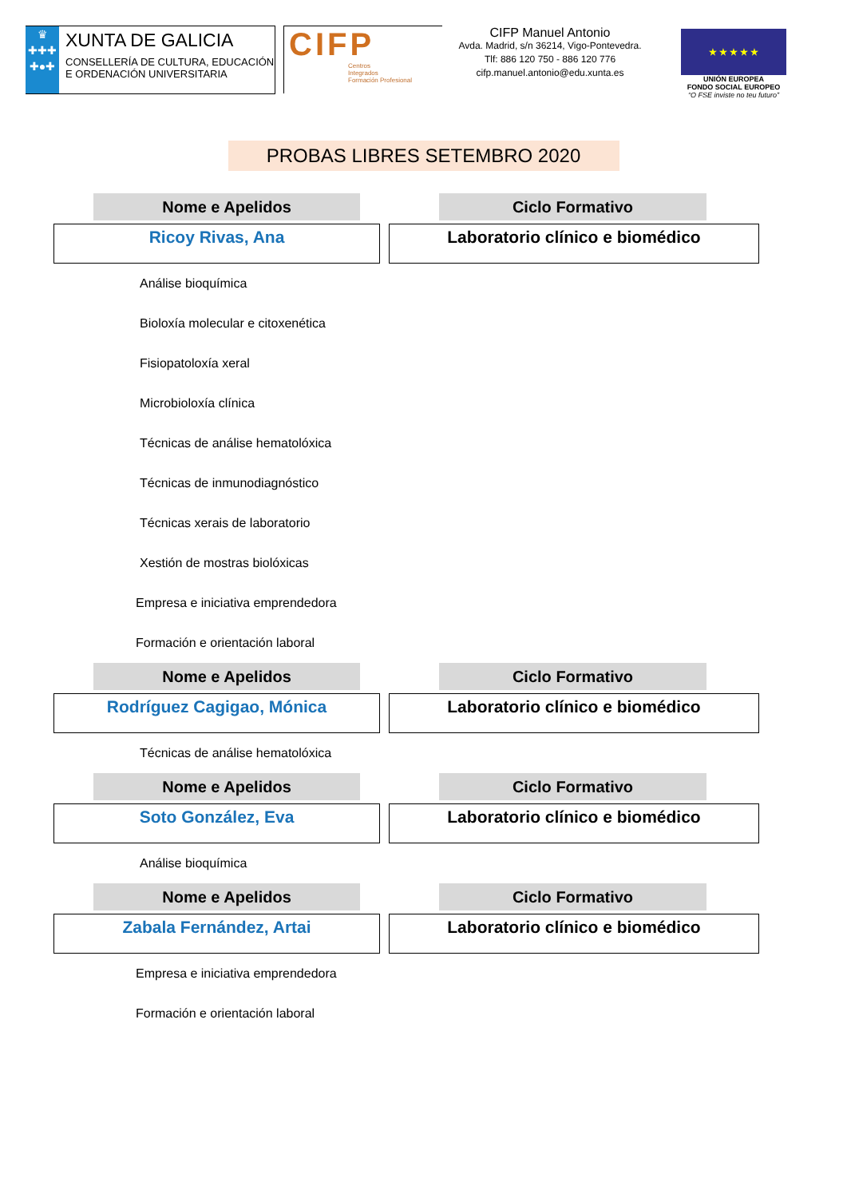♛
✚✚✚
✚●✚
XUNTA DE GALICIA
CONSELLERÍA DE CULTURA, EDUCACIÓN
E ORDENACIÓN UNIVERSITARIA
CIFP
Centros
Integrados
Formación Profesional
CIFP Manuel Antonio
Avda. Madrid, s/n 36214, Vigo-Pontevedra.
Tlf: 886 120 750 - 886 120 776
cifp.manuel.antonio@edu.xunta.es
★ ★ ★ ★ ★
UNIÓN EUROPEA
FONDO SOCIAL EUROPEO
“O FSE inviste no teu futuro”
PROBAS LIBRES SETEMBRO 2020
Nome e Apelidos Ciclo Formativo
Ricoy Rivas, Ana Laboratorio clínico e biomédico
Análise bioquímica
Bioloxía molecular e citoxenética
Fisiopatoloxía xeral
Microbioloxía clínica
Técnicas de análise hematolóxica
Técnicas de inmunodiagnóstico
Técnicas xerais de laboratorio
Xestión de mostras biolóxicas
Empresa e iniciativa emprendedora
Formación e orientación laboral
Nome e Apelidos Ciclo Formativo
Rodríguez Cagigao, Mónica Laboratorio clínico e biomédico
Técnicas de análise hematolóxica
Nome e Apelidos Ciclo Formativo
Soto González, Eva Laboratorio clínico e biomédico
Análise bioquímica
Nome e Apelidos Ciclo Formativo
Zabala Fernández, Artai Laboratorio clínico e biomédico
Empresa e iniciativa emprendedora
Formación e orientación laboral